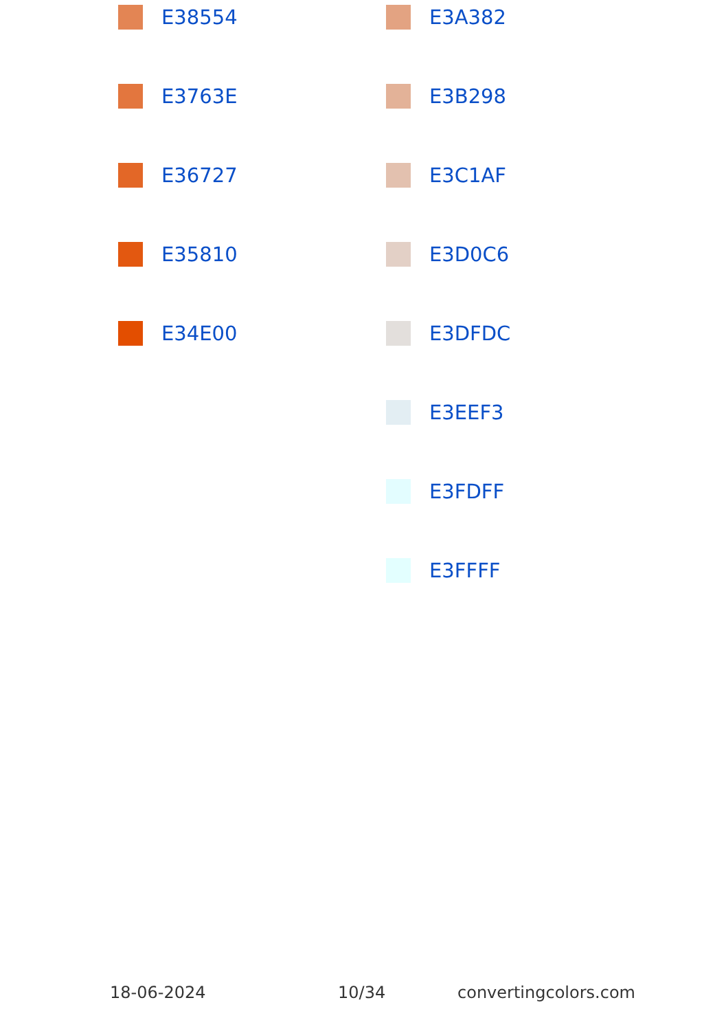E38554
E3763E
E36727
E35810
E34E00
E3A382
E3B298
E3C1AF
E3D0C6
E3DFDC
E3EEF3
E3FDFF
E3FFFF
18-06-2024 10/34 convertingcolors.com